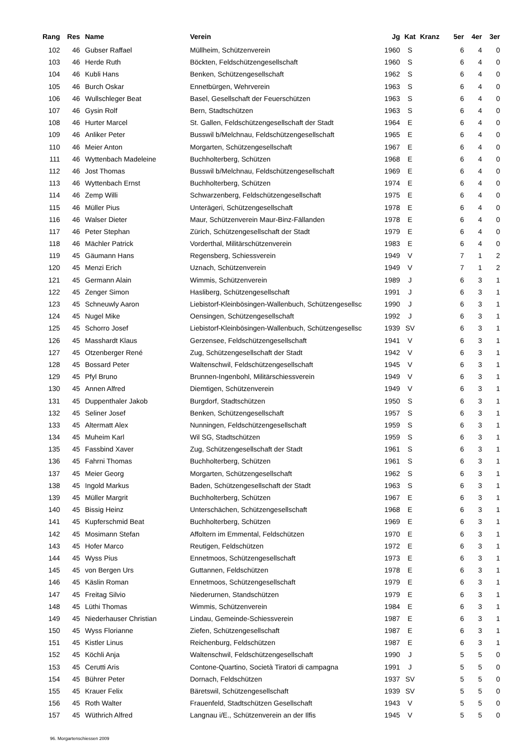| Rang | Res | Name | Verein | Jg | Kat | Kranz | 5er | 4er | 3er |
| --- | --- | --- | --- | --- | --- | --- | --- | --- | --- |
| 102 | 46 | Gubser Raffael | Müllheim, Schützenverein | 1960 | S | | 6 | 4 | 0 |
| 103 | 46 | Herde Ruth | Böckten, Feldschützengesellschaft | 1960 | S | | 6 | 4 | 0 |
| 104 | 46 | Kubli Hans | Benken, Schützengesellschaft | 1962 | S | | 6 | 4 | 0 |
| 105 | 46 | Burch Oskar | Ennetbürgen, Wehrverein | 1963 | S | | 6 | 4 | 0 |
| 106 | 46 | Wullschleger Beat | Basel, Gesellschaft der Feuerschützen | 1963 | S | | 6 | 4 | 0 |
| 107 | 46 | Gysin Rolf | Bern, Stadtschützen | 1963 | S | | 6 | 4 | 0 |
| 108 | 46 | Hurter Marcel | St. Gallen, Feldschützengesellschaft der Stadt | 1964 | E | | 6 | 4 | 0 |
| 109 | 46 | Anliker Peter | Busswil b/Melchnau, Feldschützengesellschaft | 1965 | E | | 6 | 4 | 0 |
| 110 | 46 | Meier Anton | Morgarten, Schützengesellschaft | 1967 | E | | 6 | 4 | 0 |
| 111 | 46 | Wyttenbach Madeleine | Buchholterberg, Schützen | 1968 | E | | 6 | 4 | 0 |
| 112 | 46 | Jost Thomas | Busswil b/Melchnau, Feldschützengesellschaft | 1969 | E | | 6 | 4 | 0 |
| 113 | 46 | Wyttenbach Ernst | Buchholterberg, Schützen | 1974 | E | | 6 | 4 | 0 |
| 114 | 46 | Zemp Willi | Schwarzenberg, Feldschützengesellschaft | 1975 | E | | 6 | 4 | 0 |
| 115 | 46 | Müller Pius | Unterägeri, Schützengesellschaft | 1978 | E | | 6 | 4 | 0 |
| 116 | 46 | Walser Dieter | Maur, Schützenverein Maur-Binz-Fällanden | 1978 | E | | 6 | 4 | 0 |
| 117 | 46 | Peter Stephan | Zürich, Schützengesellschaft der Stadt | 1979 | E | | 6 | 4 | 0 |
| 118 | 46 | Mächler Patrick | Vorderthal, Militärschützenverein | 1983 | E | | 6 | 4 | 0 |
| 119 | 45 | Gäumann Hans | Regensberg, Schiessverein | 1949 | V | | 7 | 1 | 2 |
| 120 | 45 | Menzi Erich | Uznach, Schützenverein | 1949 | V | | 7 | 1 | 2 |
| 121 | 45 | Germann Alain | Wimmis, Schützenverein | 1989 | J | | 6 | 3 | 1 |
| 122 | 45 | Zenger Simon | Hasliberg, Schützengesellschaft | 1991 | J | | 6 | 3 | 1 |
| 123 | 45 | Schneuwly Aaron | Liebistorf-Kleinbösingen-Wallenbuch, Schützengesellsc | 1990 | J | | 6 | 3 | 1 |
| 124 | 45 | Nugel Mike | Oensingen, Schützengesellschaft | 1992 | J | | 6 | 3 | 1 |
| 125 | 45 | Schorro Josef | Liebistorf-Kleinbösingen-Wallenbuch, Schützengesellsc | 1939 | SV | | 6 | 3 | 1 |
| 126 | 45 | Masshardt Klaus | Gerzensee, Feldschützengesellschaft | 1941 | V | | 6 | 3 | 1 |
| 127 | 45 | Otzenberger René | Zug, Schützengesellschaft der Stadt | 1942 | V | | 6 | 3 | 1 |
| 128 | 45 | Bossard Peter | Waltenschwil, Feldschützengesellschaft | 1945 | V | | 6 | 3 | 1 |
| 129 | 45 | Pfyl Bruno | Brunnen-Ingenbohl, Militärschiessverein | 1949 | V | | 6 | 3 | 1 |
| 130 | 45 | Annen Alfred | Diemtigen, Schützenverein | 1949 | V | | 6 | 3 | 1 |
| 131 | 45 | Duppenthaler Jakob | Burgdorf, Stadtschützen | 1950 | S | | 6 | 3 | 1 |
| 132 | 45 | Seliner Josef | Benken, Schützengesellschaft | 1957 | S | | 6 | 3 | 1 |
| 133 | 45 | Altermatt Alex | Nunningen, Feldschützengesellschaft | 1959 | S | | 6 | 3 | 1 |
| 134 | 45 | Muheim Karl | Wil SG, Stadtschützen | 1959 | S | | 6 | 3 | 1 |
| 135 | 45 | Fassbind Xaver | Zug, Schützengesellschaft der Stadt | 1961 | S | | 6 | 3 | 1 |
| 136 | 45 | Fahrni Thomas | Buchholterberg, Schützen | 1961 | S | | 6 | 3 | 1 |
| 137 | 45 | Meier Georg | Morgarten, Schützengesellschaft | 1962 | S | | 6 | 3 | 1 |
| 138 | 45 | Ingold Markus | Baden, Schützengesellschaft der Stadt | 1963 | S | | 6 | 3 | 1 |
| 139 | 45 | Müller Margrit | Buchholterberg, Schützen | 1967 | E | | 6 | 3 | 1 |
| 140 | 45 | Bissig Heinz | Unterschächen, Schützengesellschaft | 1968 | E | | 6 | 3 | 1 |
| 141 | 45 | Kupferschmid Beat | Buchholterberg, Schützen | 1969 | E | | 6 | 3 | 1 |
| 142 | 45 | Mosimann Stefan | Affoltern im Emmental, Feldschützen | 1970 | E | | 6 | 3 | 1 |
| 143 | 45 | Hofer Marco | Reutigen, Feldschützen | 1972 | E | | 6 | 3 | 1 |
| 144 | 45 | Wyss Pius | Ennetmoos, Schützengesellschaft | 1973 | E | | 6 | 3 | 1 |
| 145 | 45 | von Bergen Urs | Guttannen, Feldschützen | 1978 | E | | 6 | 3 | 1 |
| 146 | 45 | Käslin Roman | Ennetmoos, Schützengesellschaft | 1979 | E | | 6 | 3 | 1 |
| 147 | 45 | Freitag Silvio | Niederurnen, Standschützen | 1979 | E | | 6 | 3 | 1 |
| 148 | 45 | Lüthi Thomas | Wimmis, Schützenverein | 1984 | E | | 6 | 3 | 1 |
| 149 | 45 | Niederhauser Christian | Lindau, Gemeinde-Schiessverein | 1987 | E | | 6 | 3 | 1 |
| 150 | 45 | Wyss Florianne | Ziefen, Schützengesellschaft | 1987 | E | | 6 | 3 | 1 |
| 151 | 45 | Kistler Linus | Reichenburg, Feldschützen | 1987 | E | | 6 | 3 | 1 |
| 152 | 45 | Köchli Anja | Waltenschwil, Feldschützengesellschaft | 1990 | J | | 5 | 5 | 0 |
| 153 | 45 | Cerutti Aris | Contone-Quartino, Società Tiratori di campagna | 1991 | J | | 5 | 5 | 0 |
| 154 | 45 | Bührer Peter | Dornach, Feldschützen | 1937 | SV | | 5 | 5 | 0 |
| 155 | 45 | Krauer Felix | Bäretswil, Schützengesellschaft | 1939 | SV | | 5 | 5 | 0 |
| 156 | 45 | Roth Walter | Frauenfeld, Stadtschützen Gesellschaft | 1943 | V | | 5 | 5 | 0 |
| 157 | 45 | Wüthrich Alfred | Langnau i/E., Schützenverein an der Ilfis | 1945 | V | | 5 | 5 | 0 |
96. Morgartenschiessen 2009